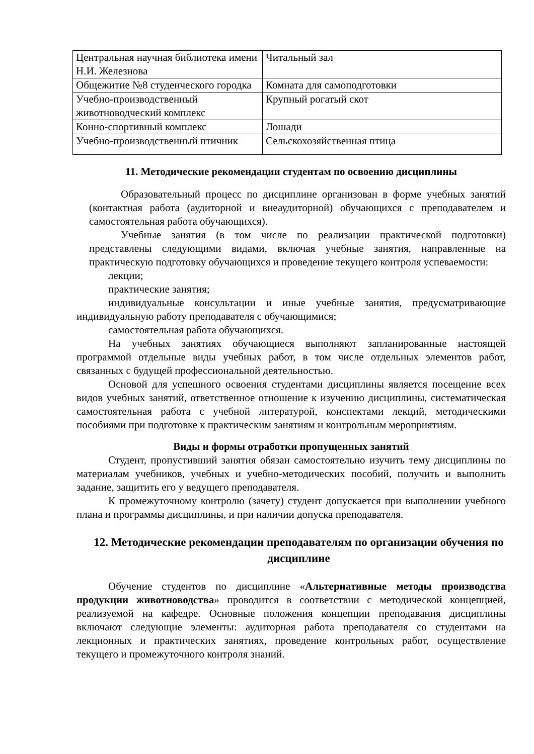| Центральная научная библиотека имени Н.И. Железнова | Читальный зал |
| Общежитие №8 студенческого городка | Комната для самоподготовки |
| Учебно-производственный животноводческий комплекс | Крупный рогатый скот |
| Конно-спортивный комплекс | Лошади |
| Учебно-производственный птичник | Сельскохозяйственная птица |
11. Методические рекомендации студентам по освоению дисциплины
Образовательный процесс по дисциплине организован в форме учебных занятий (контактная работа (аудиторной и внеаудиторной) обучающихся с преподавателем и самостоятельная работа обучающихся).
Учебные занятия (в том числе по реализации практической подготовки) представлены следующими видами, включая учебные занятия, направленные на практическую подготовку обучающихся и проведение текущего контроля успеваемости:
лекции;
практические занятия;
индивидуальные консультации и иные учебные занятия, предусматривающие индивидуальную работу преподавателя с обучающимися;
самостоятельная работа обучающихся.
На учебных занятиях обучающиеся выполняют запланированные настоящей программой отдельные виды учебных работ, в том числе отдельных элементов работ, связанных с будущей профессиональной деятельностью.
Основой для успешного освоения студентами дисциплины является посещение всех видов учебных занятий, ответственное отношение к изучению дисциплины, систематическая самостоятельная работа с учебной литературой, конспектами лекций, методическими пособиями при подготовке к практическим занятиям и контрольным мероприятиям.
Виды и формы отработки пропущенных занятий
Студент, пропустивший занятия обязан самостоятельно изучить тему дисциплины по материалам учебников, учебных и учебно-методических пособий, получить и выполнить задание, защитить его у ведущего преподавателя.
К промежуточному контролю (зачету) студент допускается при выполнении учебного плана и программы дисциплины, и при наличии допуска преподавателя.
12. Методические рекомендации преподавателям по организации обучения по дисциплине
Обучение студентов по дисциплине «Альтернативные методы производства продукции животноводства» проводится в соответствии с методической концепцией, реализуемой на кафедре. Основные положения концепции преподавания дисциплины включают следующие элементы: аудиторная работа преподавателя со студентами на лекционных и практических занятиях, проведение контрольных работ, осуществление текущего и промежуточного контроля знаний.